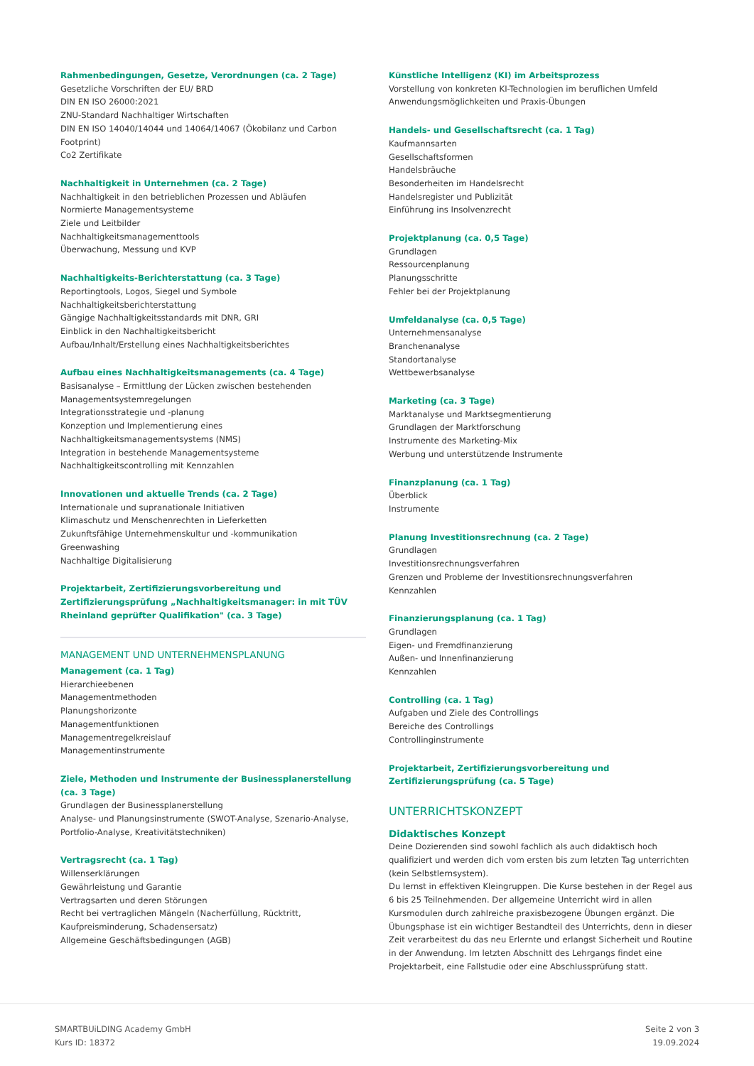Rahmenbedingungen, Gesetze, Verordnungen (ca. 2 Tage)
Gesetzliche Vorschriften der EU/ BRD
DIN EN ISO 26000:2021
ZNU-Standard Nachhaltiger Wirtschaften
DIN EN ISO 14040/14044 und 14064/14067 (Ökobilanz und Carbon Footprint)
Co2 Zertifikate
Nachhaltigkeit in Unternehmen (ca. 2 Tage)
Nachhaltigkeit in den betrieblichen Prozessen und Abläufen
Normierte Managementsysteme
Ziele und Leitbilder
Nachhaltigkeitsmanagementtools
Überwachung, Messung und KVP
Nachhaltigkeits-Berichterstattung (ca. 3 Tage)
Reportingtools, Logos, Siegel und Symbole
Nachhaltigkeitsberichterstattung
Gängige Nachhaltigkeitsstandards mit DNR, GRI
Einblick in den Nachhaltigkeitsbericht
Aufbau/Inhalt/Erstellung eines Nachhaltigkeitsberichtes
Aufbau eines Nachhaltigkeitsmanagements (ca. 4 Tage)
Basisanalyse – Ermittlung der Lücken zwischen bestehenden Managementsystemregelungen
Integrationsstrategie und -planung
Konzeption und Implementierung eines Nachhaltigkeitsmanagementsystems (NMS)
Integration in bestehende Managementsysteme
Nachhaltigkeitscontrolling mit Kennzahlen
Innovationen und aktuelle Trends (ca. 2 Tage)
Internationale und supranationale Initiativen
Klimaschutz und Menschenrechten in Lieferketten
Zukunftsfähige Unternehmenskultur und -kommunikation
Greenwashing
Nachhaltige Digitalisierung
Projektarbeit, Zertifizierungsvorbereitung und Zertifizierungsprüfung „Nachhaltigkeitsmanager: in mit TÜV Rheinland geprüfter Qualifikation" (ca. 3 Tage)
MANAGEMENT UND UNTERNEHMENSPLANUNG
Management (ca. 1 Tag)
Hierarchieebenen
Managementmethoden
Planungshorizonte
Managementfunktionen
Managementregelkreislauf
Managementinstrumente
Ziele, Methoden und Instrumente der Businessplanerstellung (ca. 3 Tage)
Grundlagen der Businessplanerstellung
Analyse- und Planungsinstrumente (SWOT-Analyse, Szenario-Analyse, Portfolio-Analyse, Kreativitätstechniken)
Vertragsrecht (ca. 1 Tag)
Willenserklärungen
Gewährleistung und Garantie
Vertragsarten und deren Störungen
Recht bei vertraglichen Mängeln (Nacherfüllung, Rücktritt, Kaufpreisminderung, Schadensersatz)
Allgemeine Geschäftsbedingungen (AGB)
Künstliche Intelligenz (KI) im Arbeitsprozess
Vorstellung von konkreten KI-Technologien im beruflichen Umfeld
Anwendungsmöglichkeiten und Praxis-Übungen
Handels- und Gesellschaftsrecht (ca. 1 Tag)
Kaufmannsarten
Gesellschaftsformen
Handelsbräuche
Besonderheiten im Handelsrecht
Handelsregister und Publizität
Einführung ins Insolvenzrecht
Projektplanung (ca. 0,5 Tage)
Grundlagen
Ressourcenplanung
Planungsschritte
Fehler bei der Projektplanung
Umfeldanalyse (ca. 0,5 Tage)
Unternehmensanalyse
Branchenanalyse
Standortanalyse
Wettbewerbsanalyse
Marketing (ca. 3 Tage)
Marktanalyse und Marktsegmentierung
Grundlagen der Marktforschung
Instrumente des Marketing-Mix
Werbung und unterstützende Instrumente
Finanzplanung (ca. 1 Tag)
Überblick
Instrumente
Planung Investitionsrechnung (ca. 2 Tage)
Grundlagen
Investitionsrechnungsverfahren
Grenzen und Probleme der Investitionsrechnungsverfahren
Kennzahlen
Finanzierungsplanung (ca. 1 Tag)
Grundlagen
Eigen- und Fremdfinanzierung
Außen- und Innenfinanzierung
Kennzahlen
Controlling (ca. 1 Tag)
Aufgaben und Ziele des Controllings
Bereiche des Controllings
Controllinginstrumente
Projektarbeit, Zertifizierungsvorbereitung und Zertifizierungsprüfung (ca. 5 Tage)
UNTERRICHTSKONZEPT
Didaktisches Konzept
Deine Dozierenden sind sowohl fachlich als auch didaktisch hoch qualifiziert und werden dich vom ersten bis zum letzten Tag unterrichten (kein Selbstlernsystem).
Du lernst in effektiven Kleingruppen. Die Kurse bestehen in der Regel aus 6 bis 25 Teilnehmenden. Der allgemeine Unterricht wird in allen Kursmodulen durch zahlreiche praxisbezogene Übungen ergänzt. Die Übungsphase ist ein wichtiger Bestandteil des Unterrichts, denn in dieser Zeit verarbeitest du das neu Erlernte und erlangst Sicherheit und Routine in der Anwendung. Im letzten Abschnitt des Lehrgangs findet eine Projektarbeit, eine Fallstudie oder eine Abschlussprüfung statt.
SMARTBUiLDING Academy GmbH
Kurs ID: 18372
Seite 2 von 3
19.09.2024